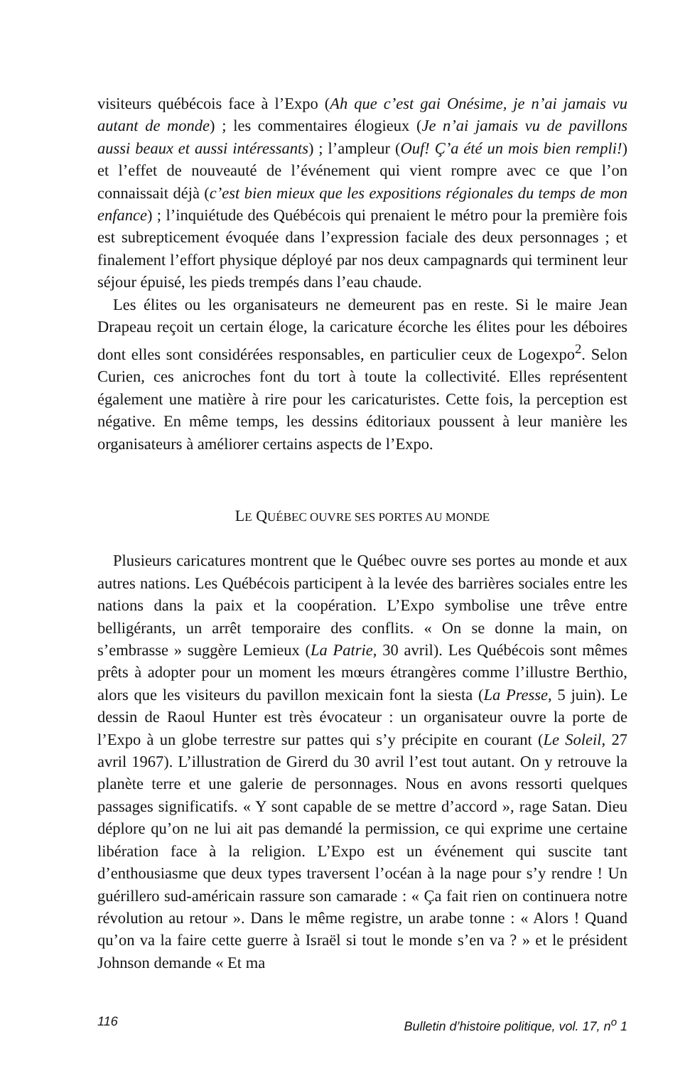visiteurs québécois face à l’Expo (Ah que c’est gai Onésime, je n’ai jamais vu autant de monde) ; les commentaires élogieux (Je n’ai jamais vu de pavillons aussi beaux et aussi intéressants) ; l’ampleur (Ouf! Ç’a été un mois bien rempli!) et l’effet de nouveauté de l’événement qui vient rompre avec ce que l’on connaissait déjà (c’est bien mieux que les expositions régionales du temps de mon enfance) ; l’inquiétude des Québécois qui prenaient le métro pour la première fois est subrepticement évoquée dans l’expression faciale des deux personnages ; et finalement l’effort physique déployé par nos deux campagnards qui terminent leur séjour épuisé, les pieds trempés dans l’eau chaude.
Les élites ou les organisateurs ne demeurent pas en reste. Si le maire Jean Drapeau reçoit un certain éloge, la caricature écorche les élites pour les déboires dont elles sont considérées responsables, en particulier ceux de Logexpo<sup>2</sup>. Selon Curien, ces anicroches font du tort à toute la collectivité. Elles représentent également une matière à rire pour les caricaturistes. Cette fois, la perception est négative. En même temps, les dessins éditoriaux poussent à leur manière les organisateurs à améliorer certains aspects de l’Expo.
LE QUÉBEC OUVRE SES PORTES AU MONDE
Plusieurs caricatures montrent que le Québec ouvre ses portes au monde et aux autres nations. Les Québécois participent à la levée des barrières sociales entre les nations dans la paix et la coopération. L’Expo symbolise une trêve entre belligérants, un arrêt temporaire des conflits. « On se donne la main, on s’embrasse » suggère Lemieux (La Patrie, 30 avril). Les Québécois sont mêmes prêts à adopter pour un moment les mœurs étrangères comme l’illustre Berthio, alors que les visiteurs du pavillon mexicain font la siesta (La Presse, 5 juin). Le dessin de Raoul Hunter est très évocateur : un organisateur ouvre la porte de l’Expo à un globe terrestre sur pattes qui s’y précipite en courant (Le Soleil, 27 avril 1967). L’illustration de Girerd du 30 avril l’est tout autant. On y retrouve la planète terre et une galerie de personnages. Nous en avons ressorti quelques passages significatifs. « Y sont capable de se mettre d’accord », rage Satan. Dieu déplore qu’on ne lui ait pas demandé la permission, ce qui exprime une certaine libération face à la religion. L’Expo est un événement qui suscite tant d’enthousiasme que deux types traversent l’océan à la nage pour s’y rendre ! Un guérillero sud-américain rassure son camarade : « Ça fait rien on continuera notre révolution au retour ». Dans le même registre, un arabe tonne : « Alors ! Quand qu’on va la faire cette guerre à Israël si tout le monde s’en va ? » et le président Johnson demande « Et ma
116 Bulletin d’histoire politique, vol. 17, n<sup>o</sup> 1